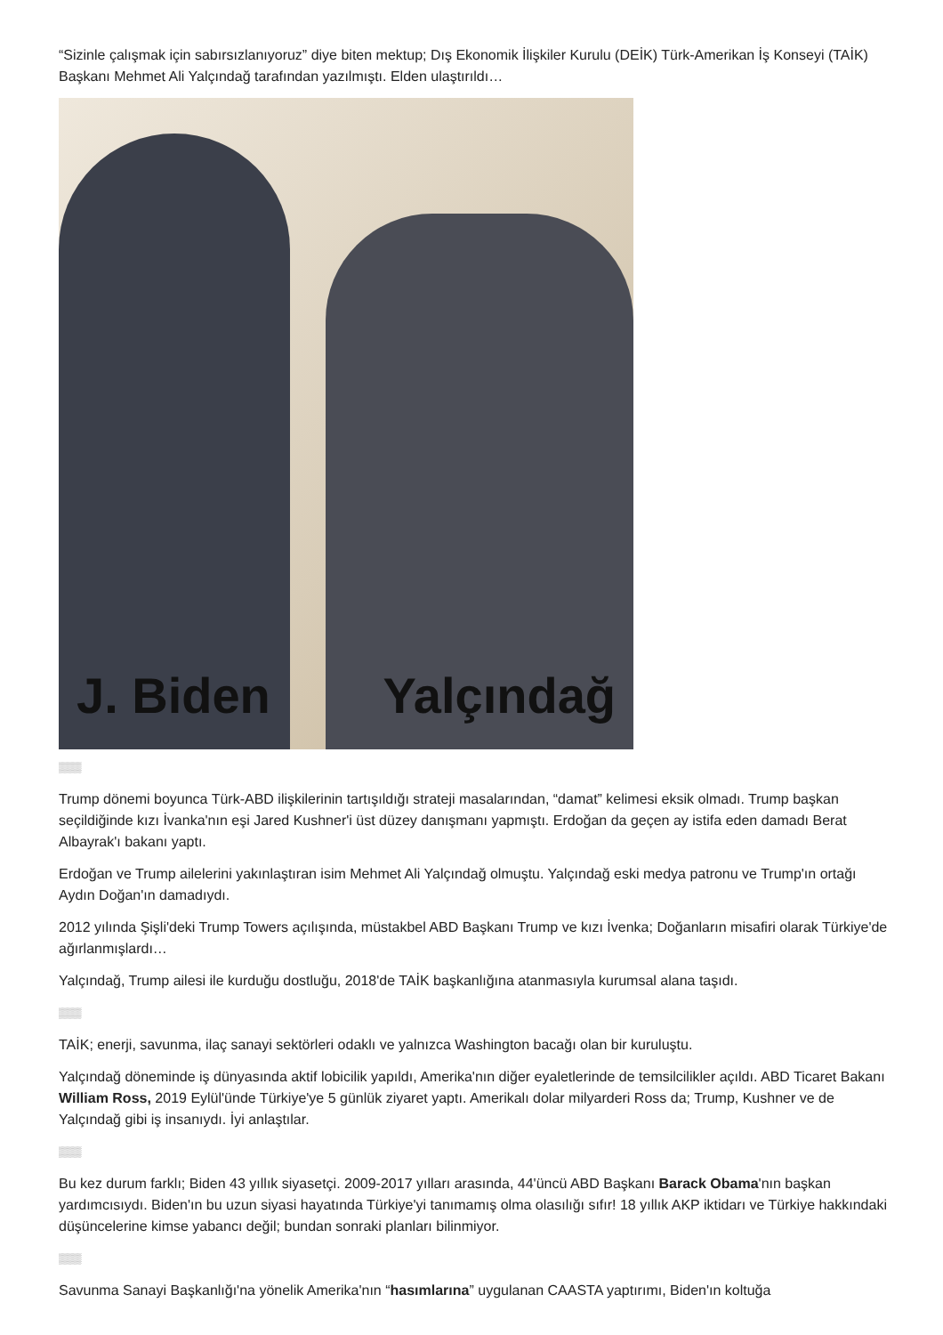“Sizinle çalışmak için sabırsızlanıyoruz” diye biten mektup; Dış Ekonomik İlişkiler Kurulu (DEİK) Türk-Amerikan İş Konseyi (TAİK) Başkanı Mehmet Ali Yalçındağ tarafından yazılmıştı. Elden ulaştırıldı…
J. Biden Yalçındağ
▒▒▒
Trump dönemi boyunca Türk-ABD ilişkilerinin tartışıldığı strateji masalarından, “damat” kelimesi eksik olmadı. Trump başkan seçildiğinde kızı İvanka'nın eşi Jared Kushner'i üst düzey danışmanı yapmıştı. Erdoğan da geçen ay istifa eden damadı Berat Albayrak'ı bakanı yaptı.
Erdoğan ve Trump ailelerini yakınlaştıran isim Mehmet Ali Yalçındağ olmuştu. Yalçındağ eski medya patronu ve Trump'ın ortağı Aydın Doğan'ın damadıydı.
2012 yılında Şişli'deki Trump Towers açılışında, müstakbel ABD Başkanı Trump ve kızı İvenka; Doğanların misafiri olarak Türkiye'de ağırlanmışlardı…
Yalçındağ, Trump ailesi ile kurduğu dostluğu, 2018'de TAİK başkanlığına atanmasıyla kurumsal alana taşıdı.
▒▒▒
TAİK; enerji, savunma, ilaç sanayi sektörleri odaklı ve yalnızca Washington bacağı olan bir kuruluştu.
Yalçındağ döneminde iş dünyasında aktif lobicilik yapıldı, Amerika'nın diğer eyaletlerinde de temsilcilikler açıldı. ABD Ticaret Bakanı William Ross, 2019 Eylül'ünde Türkiye'ye 5 günlük ziyaret yaptı. Amerikalı dolar milyarderi Ross da; Trump, Kushner ve de Yalçındağ gibi iş insanıydı. İyi anlaştılar.
▒▒▒
Bu kez durum farklı; Biden 43 yıllık siyasetçi. 2009-2017 yılları arasında, 44'üncü ABD Başkanı Barack Obama'nın başkan yardımcısıydı. Biden'ın bu uzun siyasi hayatında Türkiye'yi tanımamış olma olasılığı sıfır! 18 yıllık AKP iktidarı ve Türkiye hakkındaki düşüncelerine kimse yabancı değil; bundan sonraki planları bilinmiyor.
▒▒▒
Savunma Sanayi Başkanlığı'na yönelik Amerika'nın “hasımlarına” uygulanan CAASTA yaptırımı, Biden'ın koltuğa